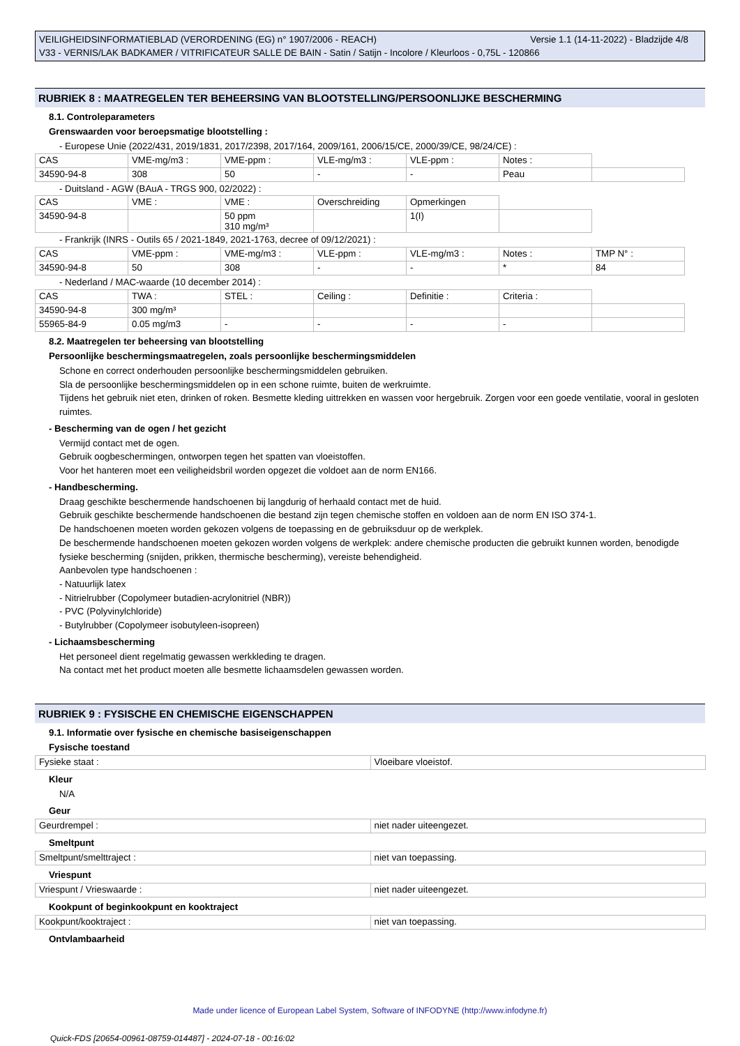Versie 1.1 (14-11-2022) - Bladzijde 4/8 VEILIGHEIDSINFORMATIEBLAD (VERORDENING (EG) n° 1907/2006 - REACH)
V33 - VERNIS/LAK BADKAMER / VITRIFICATEUR SALLE DE BAIN - Satin / Satijn - Incolore / Kleurloos - 0,75L - 120866
RUBRIEK 8 : MAATREGELEN TER BEHEERSING VAN BLOOTSTELLING/PERSOONLIJKE BESCHERMING
8.1. Controleparameters
Grenswaarden voor beroepsmatige blootstelling :
- Europese Unie (2022/431, 2019/1831, 2017/2398, 2017/164, 2009/161, 2006/15/CE, 2000/39/CE, 98/24/CE) :
| CAS | VME-mg/m3 : | VME-ppm : | VLE-mg/m3 : | VLE-ppm : | Notes : | |
| 34590-94-8 | 308 | 50 | - | - | Peau | |
- Duitsland - AGW (BAuA - TRGS 900, 02/2022) :
| CAS | VME : | VME : | Overschreiding | Opmerkingen | |
| 34590-94-8 | | 50 ppm 310 mg/m³ | | 1(I) | |
- Frankrijk (INRS - Outils 65 / 2021-1849, 2021-1763, decree of 09/12/2021) :
| CAS | VME-ppm : | VME-mg/m3 : | VLE-ppm : | VLE-mg/m3 : | Notes : | TMP N° : |
| 34590-94-8 | 50 | 308 | - | - | * | 84 |
- Nederland / MAC-waarde (10 december 2014) :
| CAS | TWA : | STEL : | Ceiling : | Definitie : | Criteria : | |
| 34590-94-8 | 300 mg/m³ | | | | | |
| 55965-84-9 | 0.05 mg/m3 | - | - | - | - | |
8.2. Maatregelen ter beheersing van blootstelling
Persoonlijke beschermingsmaatregelen, zoals persoonlijke beschermingsmiddelen
Schone en correct onderhouden persoonlijke beschermingsmiddelen gebruiken.
Sla de persoonlijke beschermingsmiddelen op in een schone ruimte, buiten de werkruimte.
Tijdens het gebruik niet eten, drinken of roken. Besmette kleding uittrekken en wassen voor hergebruik. Zorgen voor een goede ventilatie, vooral in gesloten ruimtes.
- Bescherming van de ogen / het gezicht
Vermijd contact met de ogen.
Gebruik oogbeschermingen, ontworpen tegen het spatten van vloeistoffen.
Voor het hanteren moet een veiligheidsbril worden opgezet die voldoet aan de norm EN166.
- Handbescherming.
Draag geschikte beschermende handschoenen bij langdurig of herhaald contact met de huid.
Gebruik geschikte beschermende handschoenen die bestand zijn tegen chemische stoffen en voldoen aan de norm EN ISO 374-1.
De handschoenen moeten worden gekozen volgens de toepassing en de gebruiksduur op de werkplek.
De beschermende handschoenen moeten gekozen worden volgens de werkplek: andere chemische producten die gebruikt kunnen worden, benodigde fysieke bescherming (snijden, prikken, thermische bescherming), vereiste behendigheid.
Aanbevolen type handschoenen :
- Natuurlijk latex
- Nitrielrubber (Copolymeer butadien-acrylonitriel (NBR))
- PVC (Polyvinylchloride)
- Butylrubber (Copolymeer isobutyleen-isopreen)
- Lichaamsbescherming
Het personeel dient regelmatig gewassen werkkleding te dragen.
Na contact met het product moeten alle besmette lichaamsdelen gewassen worden.
RUBRIEK 9 : FYSISCHE EN CHEMISCHE EIGENSCHAPPEN
9.1. Informatie over fysische en chemische basiseigenschappen
Fysische toestand
| Fysieke staat : | Vloeibare vloeistof. |
Kleur
N/A
Geur
| Geurdrempel : | niet nader uiteengezet. |
Smeltpunt
| Smeltpunt/smelttraject : | niet van toepassing. |
Vriespunt
| Vriespunt / Vrieswaarde : | niet nader uiteengezet. |
Kookpunt of beginkookpunt en kooktraject
| Kookpunt/kooktraject : | niet van toepassing. |
Ontvlambaarheid
Made under licence of European Label System, Software of INFODYNE (http://www.infodyne.fr)
Quick-FDS [20654-00961-08759-014487] - 2024-07-18 - 00:16:02